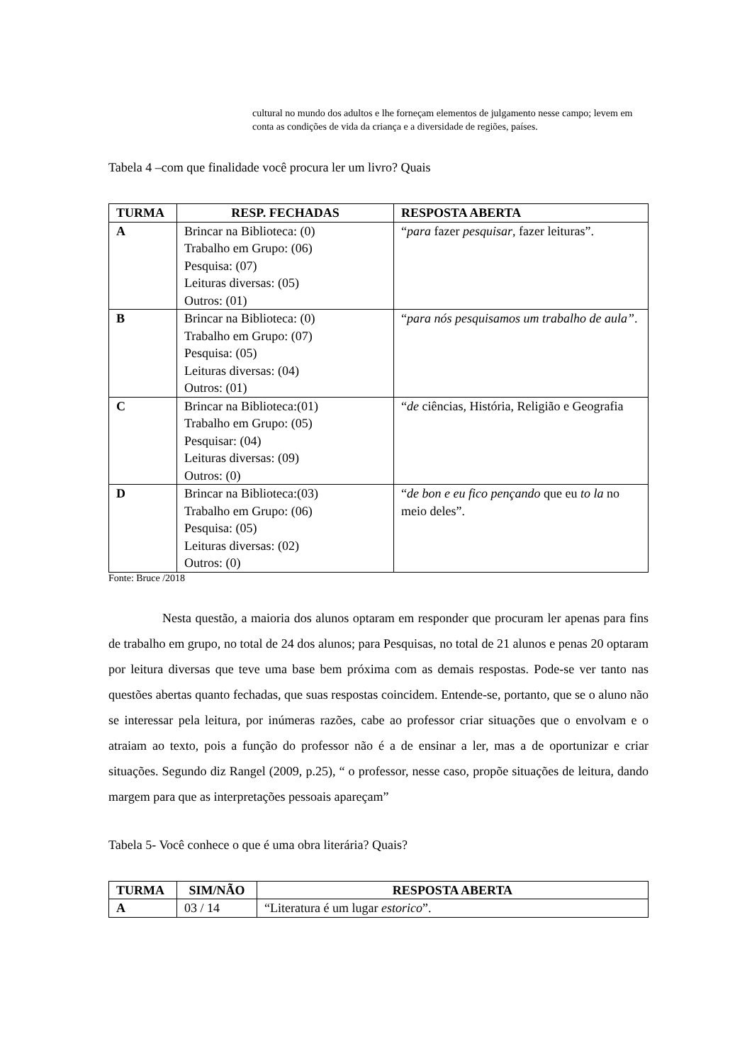cultural no mundo dos adultos e lhe forneçam elementos de julgamento nesse campo; levem em conta as condições de vida da criança e a diversidade de regiões, países.
Tabela 4 –com que finalidade você procura ler um livro? Quais
| TURMA | RESP. FECHADAS | RESPOSTA ABERTA |
| --- | --- | --- |
| A | Brincar na Biblioteca: (0) Trabalho em Grupo: (06) Pesquisa: (07) Leituras diversas: (05) Outros: (01) | “ para fazer pesquisar , fazer leituras”. |
| B | Brincar na Biblioteca: (0) Trabalho em Grupo: (07) Pesquisa: (05) Leituras diversas: (04) Outros: (01) | “ para nós pesquisamos um trabalho de aula” . |
| C | Brincar na Biblioteca:(01) Trabalho em Grupo: (05) Pesquisar: (04) Leituras diversas: (09) Outros: (0) | “ de ciências, História, Religião e Geografia |
| D | Brincar na Biblioteca:(03) Trabalho em Grupo: (06) Pesquisa: (05) Leituras diversas: (02) Outros: (0) | “ de bon e eu fico pençando que eu to la no meio deles”. |
Fonte: Bruce /2018
Nesta questão, a maioria dos alunos optaram em responder que procuram ler apenas para fins de trabalho em grupo, no total de 24 dos alunos; para Pesquisas, no total de 21 alunos e penas 20 optaram por leitura diversas que teve uma base bem próxima com as demais respostas. Pode-se ver tanto nas questões abertas quanto fechadas, que suas respostas coincidem. Entende-se, portanto, que se o aluno não se interessar pela leitura, por inúmeras razões, cabe ao professor criar situações que o envolvam e o atraiam ao texto, pois a função do professor não é a de ensinar a ler, mas a de oportunizar e criar situações. Segundo diz Rangel (2009, p.25), “ o professor, nesse caso, propõe situações de leitura, dando margem para que as interpretações pessoais apareçam”
Tabela 5- Você conhece o que é uma obra literária? Quais?
| TURMA | SIM/NÃO | RESPOSTA ABERTA |
| --- | --- | --- |
| A | 03 / 14 | “Literatura é um lugar estorico ”. |